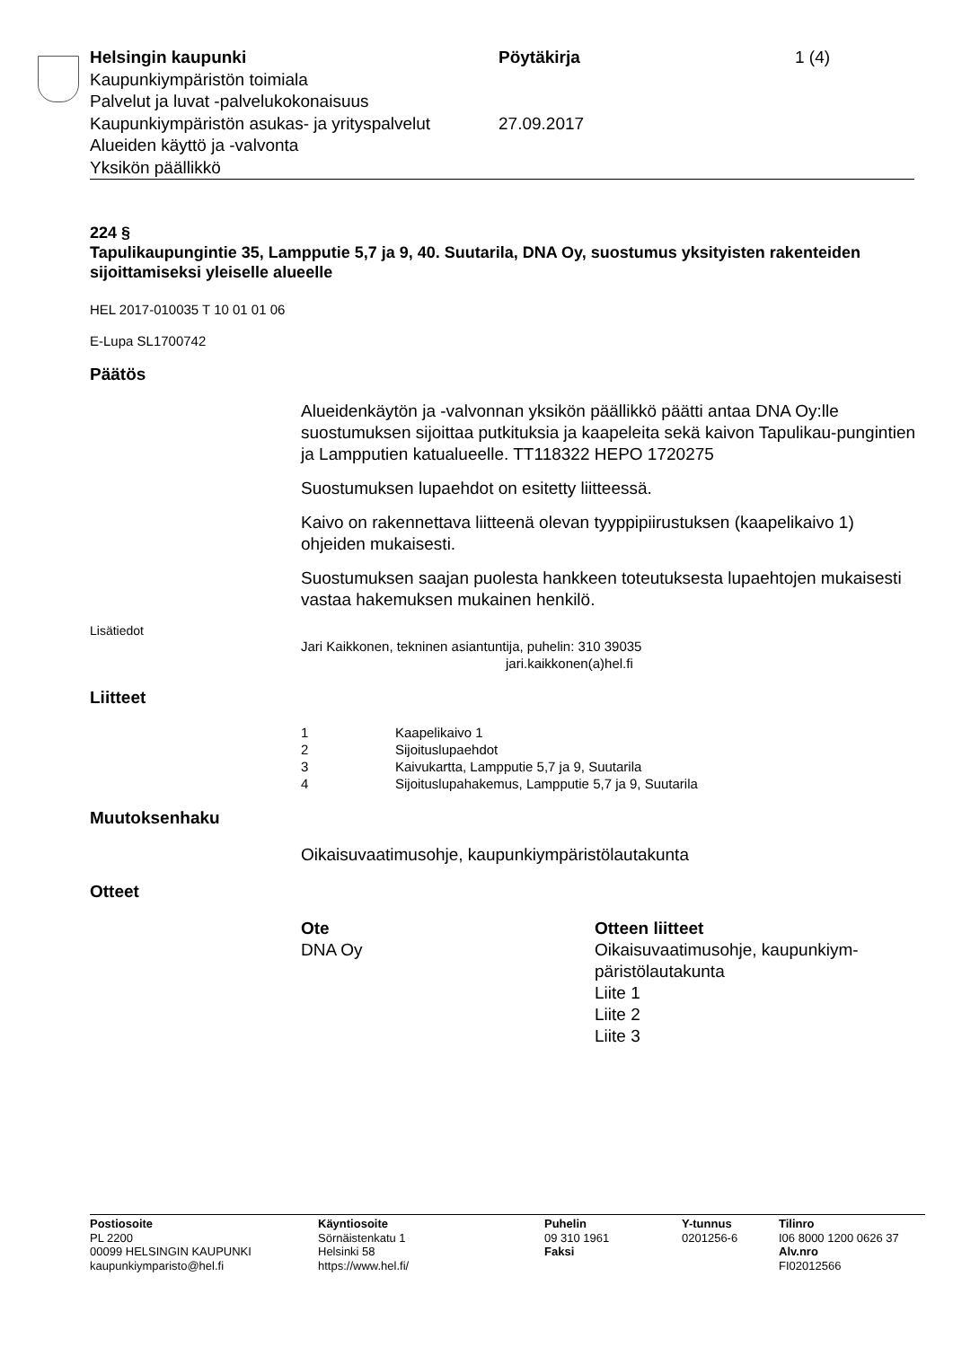Helsingin kaupunki Pöytäkirja 1 (4)
Kaupunkiympäristön toimiala
Palvelut ja luvat -palvelukokonaisuus
Kaupunkiympäristön asukas- ja yrityspalvelut
27.09.2017
Alueiden käyttö ja -valvonta
Yksikön päällikkö
224 §
Tapulikaupungintie 35, Lampputie 5,7 ja 9, 40. Suutarila, DNA Oy, suostumus yksityisten rakenteiden sijoittamiseksi yleiselle alueelle
HEL 2017-010035 T 10 01 01 06
E-Lupa SL1700742
Päätös
Alueidenkäytön ja -valvonnan yksikön päällikkö päätti antaa DNA Oy:lle suostumuksen sijoittaa putkituksia ja kaapeleita sekä kaivon Tapulikau-pungintien ja Lampputien katualueelle. TT118322 HEPO 1720275
Suostumuksen lupaehdot on esitetty liitteessä.
Kaivo on rakennettava liitteenä olevan tyyppipiirustuksen (kaapelikaivo 1) ohjeiden mukaisesti.
Suostumuksen saajan puolesta hankkeen toteutuksesta lupaehtojen mukaisesti vastaa hakemuksen mukainen henkilö.
Lisätiedot
Jari Kaikkonen, tekninen asiantuntija, puhelin: 310 39035
jari.kaikkonen(a)hel.fi
Liitteet
1 Kaapelikaivo 1
2 Sijoituslupaehdot
3 Kaivukartta, Lampputie 5,7 ja 9, Suutarila
4 Sijoituslupahakemus, Lampputie 5,7 ja 9, Suutarila
Muutoksenhaku
Oikaisuvaatimusohje, kaupunkiympäristölautakunta
Otteet
Ote
DNA Oy
Otteen liitteet
Oikaisuvaatimusohje, kaupunkiym-päristölautakunta
Liite 1
Liite 2
Liite 3
Postiosoite
PL 2200
00099 HELSINGIN KAUPUNKI
kaupunkiymparisto@hel.fi
Käyntiosoite
Sörnäistenkatu 1
Helsinki 58
https://www.hel.fi/
Puhelin
09 310 1961
Faksi
Y-tunnus
0201256-6
Tilinro
I06 8000 1200 0626 37
Alv.nro
FI02012566